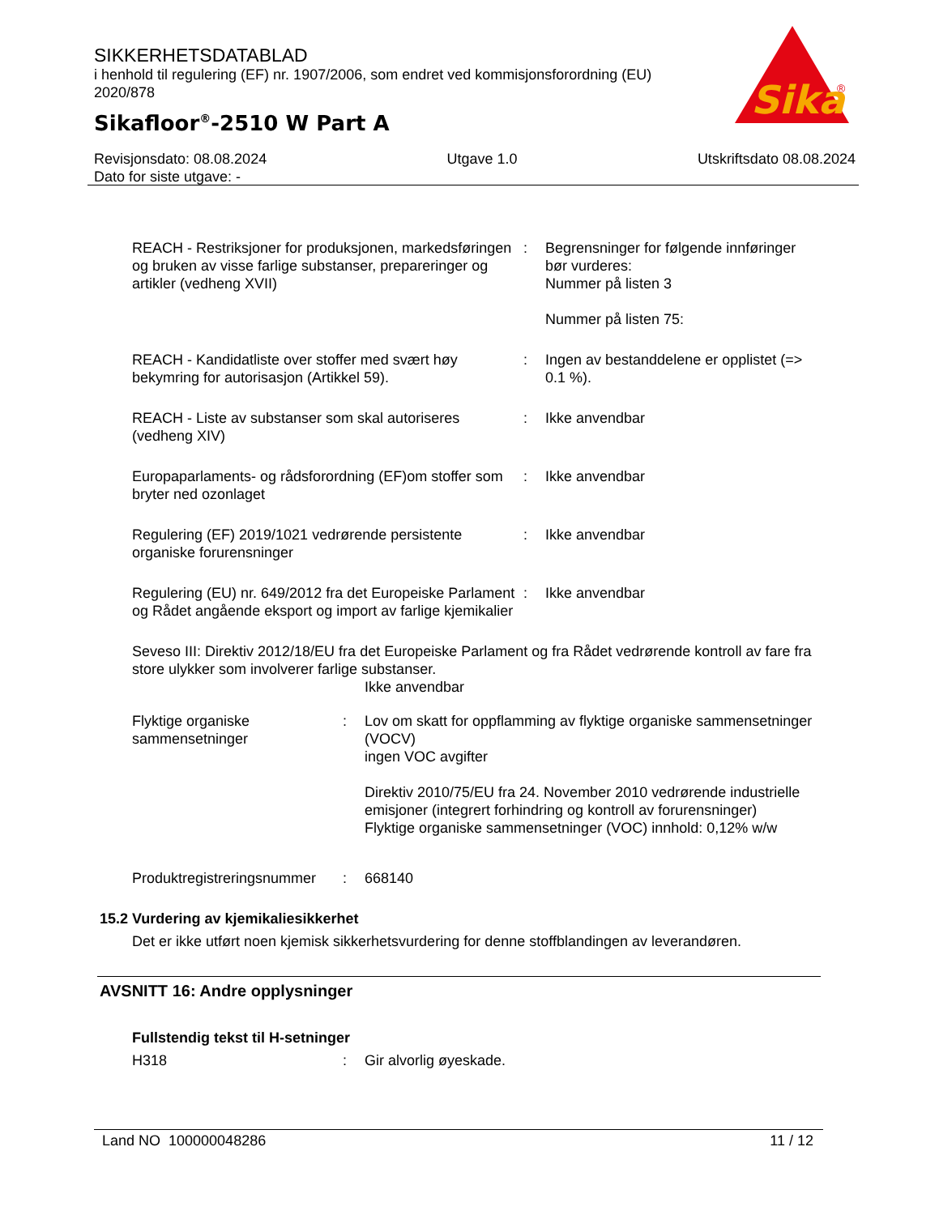SIKKERHETSDATABLAD
i henhold til regulering (EF) nr. 1907/2006, som endret ved kommisjonsforordning (EU) 2020/878
Sikafloor<sup>®</sup>-2510 W Part A
Sika
®
Revisjonsdato: 08.08.2024 Utgave 1.0 Utskriftsdato 08.08.2024
Dato for siste utgave: -
REACH - Restriksjoner for produksjonen, markedsføringen og bruken av visse farlige substanser, preparеringer og artikler (vedheng XVII)
: Begrensninger for følgende innføringer bør vurderes:
Nummer på listen 3
Nummer på listen 75:
REACH - Kandidatliste over stoffer med svært høy bekymring for autorisasjon (Artikkel 59).
: Ingen av bestanddelene er opplistet (=> 0.1 %).
REACH - Liste av substanser som skal autoriseres (vedheng XIV)
: Ikke anvendbar
Europaparlaments- og rådsforordning (EF)om stoffer som bryter ned ozonlaget
: Ikke anvendbar
Regulering (EF) 2019/1021 vedrørende persistente organiske forurensninger
: Ikke anvendbar
Regulering (EU) nr. 649/2012 fra det Europeiske Parlament og Rådet angående eksport og import av farlige kjemikalier
: Ikke anvendbar
Seveso III: Direktiv 2012/18/EU fra det Europeiske Parlament og fra Rådet vedrørende kontroll av fare fra store ulykker som involverer farlige substanser.
Ikke anvendbar
Flyktige organiske sammensetninger
: Lov om skatt for oppflamming av flyktige organiske sammensetninger (VOCV)
ingen VOC avgifter
Direktiv 2010/75/EU fra 24. November 2010 vedrørende industrielle emisjoner (integrert forhindring og kontroll av forurensninger)
Flyktige organiske sammensetninger (VOC) innhold: 0,12% w/w
Produktregistreringsnummer
: 668140
15.2 Vurdering av kjemikaliesikkerhet
Det er ikke utført noen kjemisk sikkerhetsvurdering for denne stoffblandingen av leverandøren.
AVSNITT 16: Andre opplysninger
Fullstendig tekst til H-setninger
H318 : Gir alvorlig øyeskade.
Land NO 100000048286 11 / 12